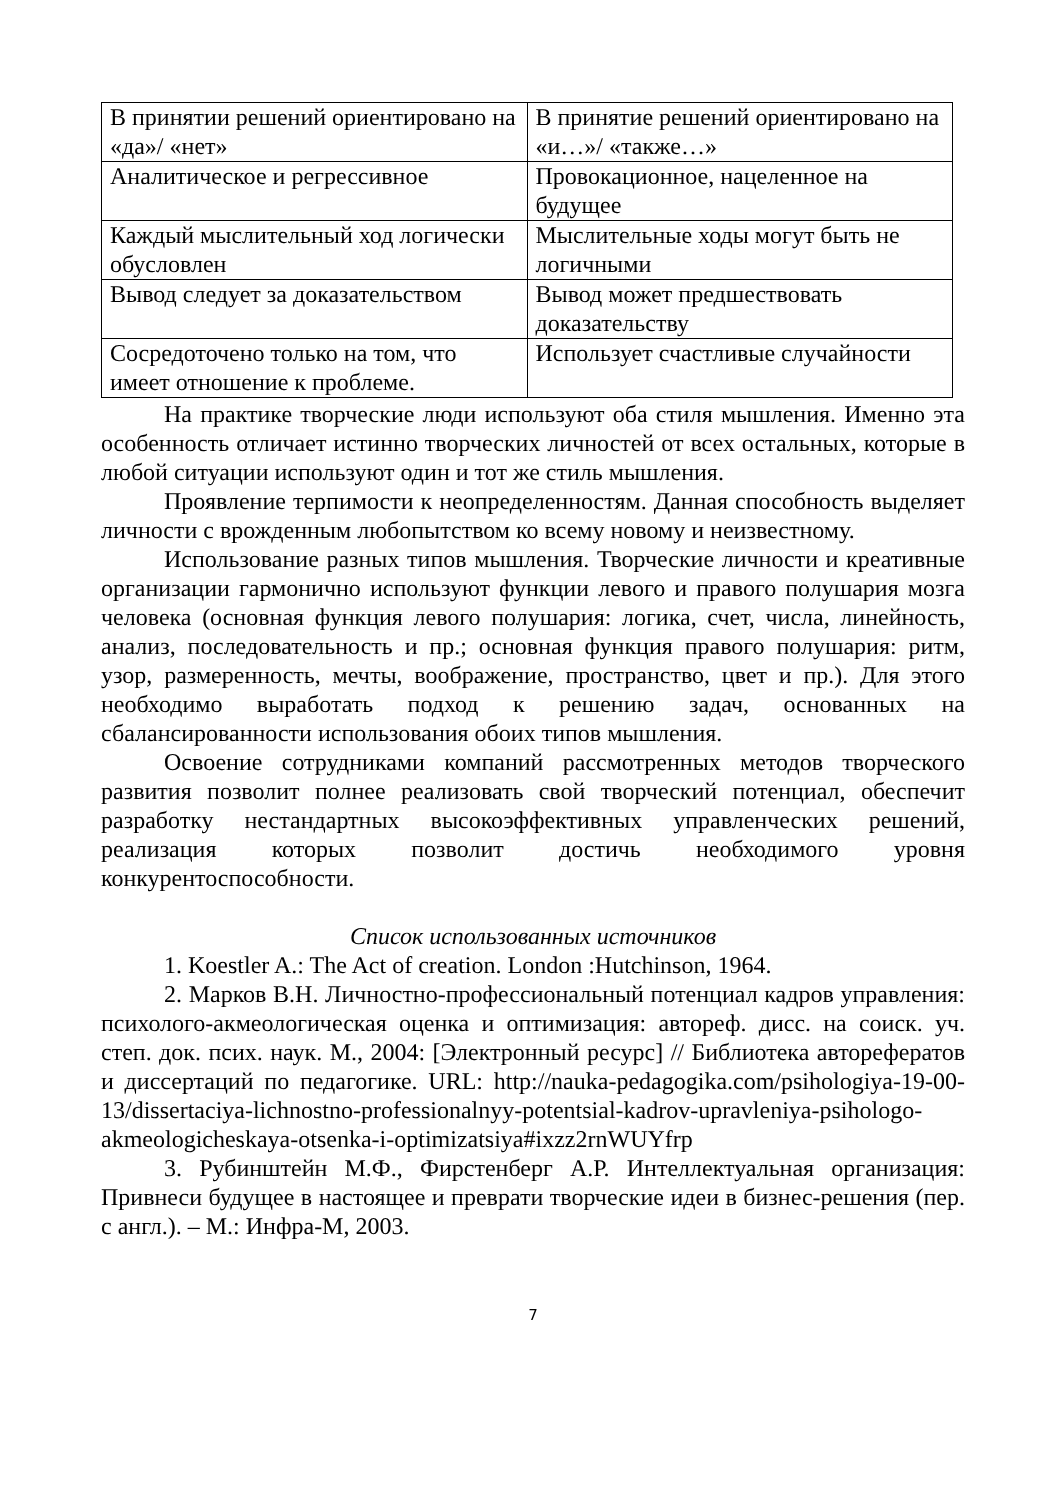| В принятии решений ориентировано на «да»/ «нет» | В принятие решений ориентировано на «и…»/ «также…» |
| Аналитическое и регрессивное | Провокационное, нацеленное на будущее |
| Каждый мыслительный ход логически обусловлен | Мыслительные ходы могут быть не логичными |
| Вывод следует за доказательством | Вывод может предшествовать доказательству |
| Сосредоточено только на том, что имеет отношение к проблеме. | Использует счастливые случайности |
На практике творческие люди используют оба стиля мышления. Именно эта особенность отличает истинно творческих личностей от всех остальных, которые в любой ситуации используют один и тот же стиль мышления.
Проявление терпимости к неопределенностям. Данная способность выделяет личности с врожденным любопытством ко всему новому и неизвестному.
Использование разных типов мышления. Творческие личности и креативные организации гармонично используют функции левого и правого полушария мозга человека (основная функция левого полушария: логика, счет, числа, линейность, анализ, последовательность и пр.; основная функция правого полушария: ритм, узор, размеренность, мечты, воображение, пространство, цвет и пр.). Для этого необходимо выработать подход к решению задач, основанных на сбалансированности использования обоих типов мышления.
Освоение сотрудниками компаний рассмотренных методов творческого развития позволит полнее реализовать свой творческий потенциал, обеспечит разработку нестандартных высокоэффективных управленческих решений, реализация которых позволит достичь необходимого уровня конкурентоспособности.
Список использованных источников
1. Koestler A.: The Act of creation. London :Hutchinson, 1964.
2. Марков В.Н. Личностно-профессиональный потенциал кадров управления: психолого-акмеологическая оценка и оптимизация: автореф. дисс. на соиск. уч. степ. док. псих. наук. М., 2004: [Электронный ресурс] // Библиотека авторефератов и диссертаций по педагогике. URL: http://nauka-pedagogika.com/psihologiya-19-00-13/dissertaciya-lichnostno-professionalnyy-potentsial-kadrov-upravleniya-psihologo-akmeologicheskaya-otsenka-i-optimizatsiya#ixzz2rnWUYfrp
3. Рубинштейн М.Ф., Фирстенберг А.Р. Интеллектуальная организация: Привнеси будущее в настоящее и преврати творческие идеи в бизнес-решения (пер. с англ.). – М.: Инфра-М, 2003.
7